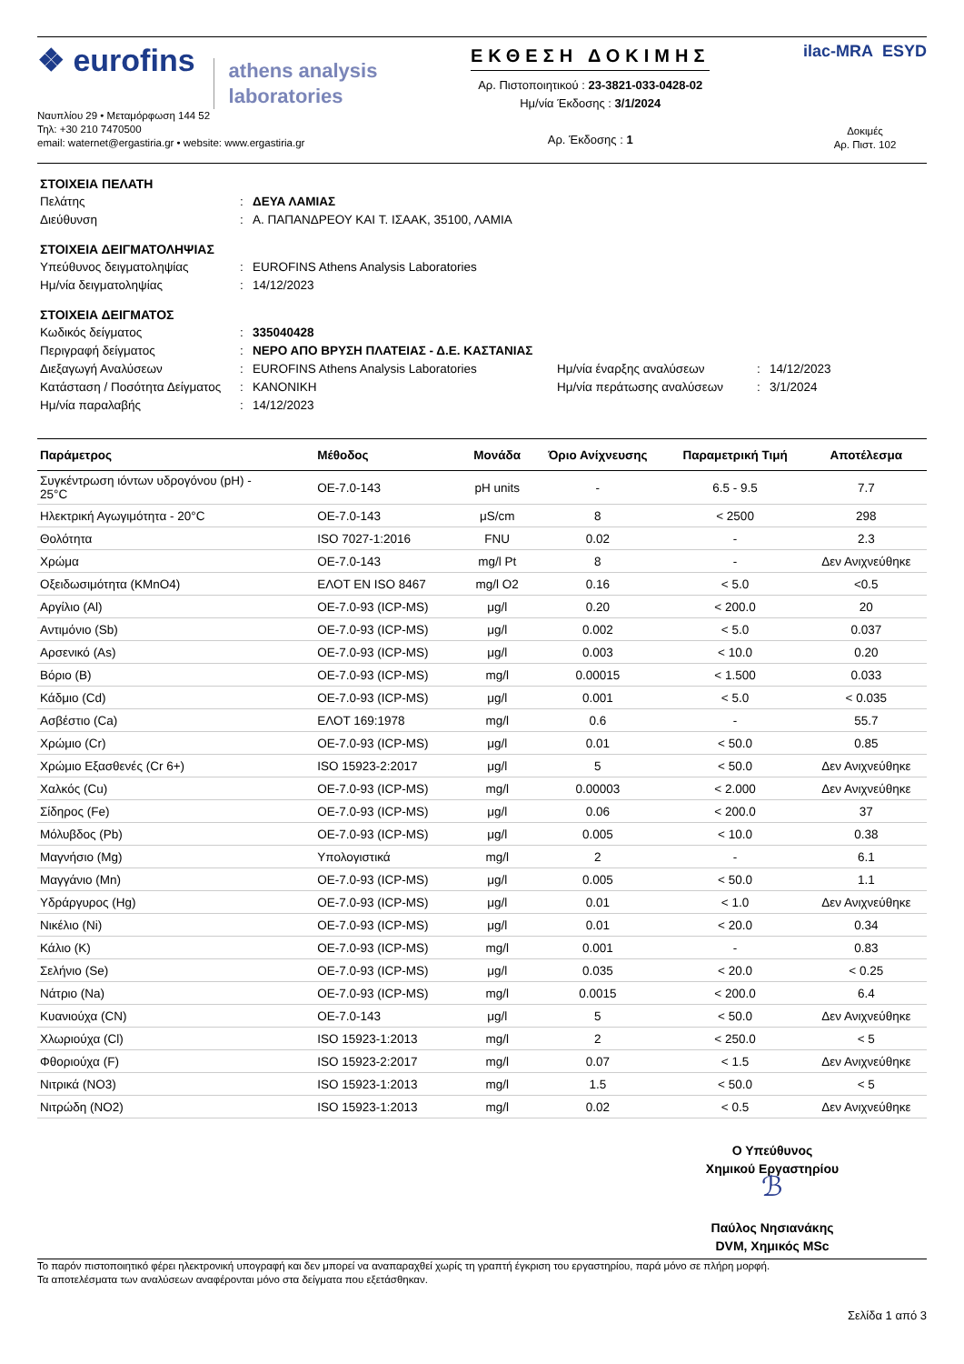❖ eurofins
athens analysis
laboratories
Ναυπλίου 29 • Μεταμόρφωση 144 52
Τηλ: +30 210 7470500
email: waternet@ergastiria.gr • website: www.ergastiria.gr
ΕΚΘΕΣΗ ΔΟΚΙΜΗΣ
Αρ. Πιστοποιητικού : 23-3821-033-0428-02
Ημ/νία Έκδοσης : 3/1/2024
Αρ. Έκδοσης : 1
ilac-MRA ESYD
Δοκιμές
Αρ. Πιστ. 102
ΣΤΟΙΧΕΙΑ ΠΕΛΑΤΗ
Πελάτης: ΔΕΥΑ ΛΑΜΙΑΣ Διεύθυνση: Α. ΠΑΠΑΝΔΡΕΟΥ ΚΑΙ Τ. ΙΣΑΑΚ, 35100, ΛΑΜΙΑ
ΣΤΟΙΧΕΙΑ ΔΕΙΓΜΑΤΟΛΗΨΙΑΣ
Υπεύθυνος δειγματοληψίας: EUROFINS Athens Analysis Laboratories Ημ/νία δειγματοληψίας: 14/12/2023
ΣΤΟΙΧΕΙΑ ΔΕΙΓΜΑΤΟΣ
Κωδικός δείγματος: 335040428 Περιγραφή δείγματος: ΝΕΡΟ ΑΠΟ ΒΡΥΣΗ ΠΛΑΤΕΙΑΣ - Δ.Ε. ΚΑΣΤΑΝΙΑΣ
Διεξαγωγή Αναλύσεων: EUROFINS Athens Analysis Laboratories Ημ/νία έναρξης αναλύσεων: 14/12/2023 Κατάσταση / Ποσότητα Δείγματος: ΚΑΝΟΝΙΚΗ Ημ/νία περάτωσης αναλύσεων: 3/1/2024 Ημ/νία παραλαβής: 14/12/2023
| Παράμετρος | Μέθοδος | Μονάδα | Όριο Ανίχνευσης | Παραμετρική Τιμή | Αποτέλεσμα |
| --- | --- | --- | --- | --- | --- |
| Συγκέντρωση ιόντων υδρογόνου (pH) - 25°C | ΟΕ-7.0-143 | pH units | - | 6.5 - 9.5 | 7.7 |
| Ηλεκτρική Αγωγιμότητα - 20°C | ΟΕ-7.0-143 | μS/cm | 8 | < 2500 | 298 |
| Θολότητα | ISO 7027-1:2016 | FNU | 0.02 | - | 2.3 |
| Χρώμα | ΟΕ-7.0-143 | mg/l Pt | 8 | - | Δεν Ανιχνεύθηκε |
| Οξειδωσιμότητα (KMnO4) | ΕΛΟΤ EN ISO 8467 | mg/l O2 | 0.16 | < 5.0 | <0.5 |
| Αργίλιο (Al) | ΟΕ-7.0-93 (ICP-MS) | μg/l | 0.20 | < 200.0 | 20 |
| Αντιμόνιο (Sb) | ΟΕ-7.0-93 (ICP-MS) | μg/l | 0.002 | < 5.0 | 0.037 |
| Αρσενικό (As) | ΟΕ-7.0-93 (ICP-MS) | μg/l | 0.003 | < 10.0 | 0.20 |
| Βόριο (B) | ΟΕ-7.0-93 (ICP-MS) | mg/l | 0.00015 | < 1.500 | 0.033 |
| Κάδμιο (Cd) | ΟΕ-7.0-93 (ICP-MS) | μg/l | 0.001 | < 5.0 | < 0.035 |
| Ασβέστιο (Ca) | ΕΛΟΤ 169:1978 | mg/l | 0.6 | - | 55.7 |
| Χρώμιο (Cr) | ΟΕ-7.0-93 (ICP-MS) | μg/l | 0.01 | < 50.0 | 0.85 |
| Χρώμιο Εξασθενές (Cr 6+) | ISO 15923-2:2017 | μg/l | 5 | < 50.0 | Δεν Ανιχνεύθηκε |
| Χαλκός (Cu) | ΟΕ-7.0-93 (ICP-MS) | mg/l | 0.00003 | < 2.000 | Δεν Ανιχνεύθηκε |
| Σίδηρος (Fe) | ΟΕ-7.0-93 (ICP-MS) | μg/l | 0.06 | < 200.0 | 37 |
| Μόλυβδος (Pb) | ΟΕ-7.0-93 (ICP-MS) | μg/l | 0.005 | < 10.0 | 0.38 |
| Μαγνήσιο (Mg) | Υπολογιστικά | mg/l | 2 | - | 6.1 |
| Μαγγάνιο (Mn) | ΟΕ-7.0-93 (ICP-MS) | μg/l | 0.005 | < 50.0 | 1.1 |
| Υδράργυρος (Hg) | ΟΕ-7.0-93 (ICP-MS) | μg/l | 0.01 | < 1.0 | Δεν Ανιχνεύθηκε |
| Νικέλιο (Ni) | ΟΕ-7.0-93 (ICP-MS) | μg/l | 0.01 | < 20.0 | 0.34 |
| Κάλιο (K) | ΟΕ-7.0-93 (ICP-MS) | mg/l | 0.001 | - | 0.83 |
| Σελήνιο (Se) | ΟΕ-7.0-93 (ICP-MS) | μg/l | 0.035 | < 20.0 | < 0.25 |
| Νάτριο (Na) | ΟΕ-7.0-93 (ICP-MS) | mg/l | 0.0015 | < 200.0 | 6.4 |
| Κυανιούχα (CN) | ΟΕ-7.0-143 | μg/l | 5 | < 50.0 | Δεν Ανιχνεύθηκε |
| Χλωριούχα (Cl) | ISO 15923-1:2013 | mg/l | 2 | < 250.0 | < 5 |
| Φθοριούχα (F) | ISO 15923-2:2017 | mg/l | 0.07 | < 1.5 | Δεν Ανιχνεύθηκε |
| Νιτρικά (NO3) | ISO 15923-1:2013 | mg/l | 1.5 | < 50.0 | < 5 |
| Νιτρώδη (NO2) | ISO 15923-1:2013 | mg/l | 0.02 | < 0.5 | Δεν Ανιχνεύθηκε |
Ο Υπεύθυνος
Χημικού Εργαστηρίου
ℬ
Παύλος Νησιανάκης
DVM, Χημικός MSc
Το παρόν πιστοποιητικό φέρει ηλεκτρονική υπογραφή και δεν μπορεί να αναπαραχθεί χωρίς τη γραπτή έγκριση του εργαστηρίου, παρά μόνο σε πλήρη μορφή.
Τα αποτελέσματα των αναλύσεων αναφέρονται μόνο στα δείγματα που εξετάσθηκαν.
Σελίδα 1 από 3